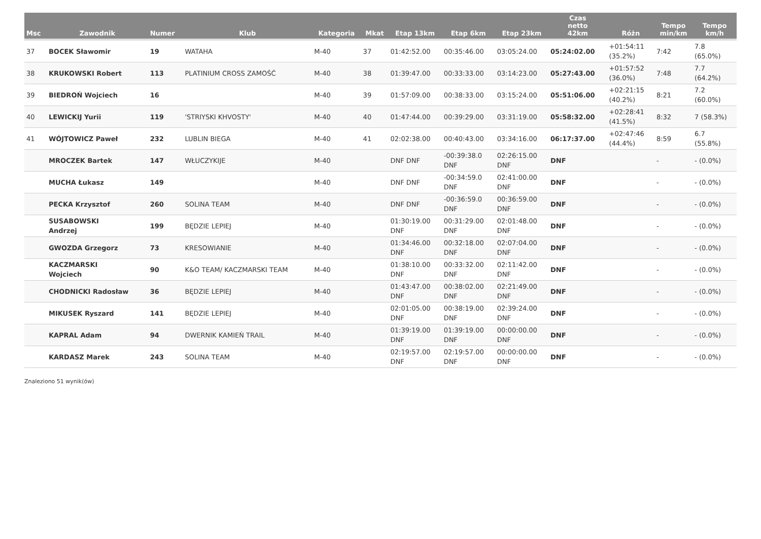| Msc | Zawodnik | Numer | Klub | Kategoria | Mkat | Etap 13km | Etap 6km | Etap 23km | Czas netto 42km | Różn | Tempo min/km | Tempo km/h |
| --- | --- | --- | --- | --- | --- | --- | --- | --- | --- | --- | --- | --- |
| 37 | BOCEK Sławomir | 19 | WATAHA | M-40 | 37 | 01:42:52.00 | 00:35:46.00 | 03:05:24.00 | 05:24:02.00 | +01:54:11 (35.2%) | 7:42 | 7.8 (65.0%) |
| 38 | KRUKOWSKI Robert | 113 | PLATINIUM CROSS ZAMOŚĆ | M-40 | 38 | 01:39:47.00 | 00:33:33.00 | 03:14:23.00 | 05:27:43.00 | +01:57:52 (36.0%) | 7:48 | 7.7 (64.2%) |
| 39 | BIEDROŃ Wojciech | 16 | | M-40 | 39 | 01:57:09.00 | 00:38:33.00 | 03:15:24.00 | 05:51:06.00 | +02:21:15 (40.2%) | 8:21 | 7.2 (60.0%) |
| 40 | LEWICKIJ Yurii | 119 | 'STRIYSKI KHVOSTY' | M-40 | 40 | 01:47:44.00 | 00:39:29.00 | 03:31:19.00 | 05:58:32.00 | +02:28:41 (41.5%) | 8:32 | 7 (58.3%) |
| 41 | WÓJTOWICZ Paweł | 232 | LUBLIN BIEGA | M-40 | 41 | 02:02:38.00 | 00:40:43.00 | 03:34:16.00 | 06:17:37.00 | +02:47:46 (44.4%) | 8:59 | 6.7 (55.8%) |
| | MROCZEK Bartek | 147 | WŁUCZYKIJE | M-40 | | DNF DNF | -00:39:38.0 DNF | 02:26:15.00 DNF | DNF | | - | - (0.0%) |
| | MUCHA Łukasz | 149 | | M-40 | | DNF DNF | -00:34:59.0 DNF | 02:41:00.00 DNF | DNF | | - | - (0.0%) |
| | PECKA Krzysztof | 260 | SOLINA TEAM | M-40 | | DNF DNF | -00:36:59.0 DNF | 00:36:59.00 DNF | DNF | | - | - (0.0%) |
| | SUSABOWSKI Andrzej | 199 | BĘDZIE LEPIEJ | M-40 | | 01:30:19.00 DNF | 00:31:29.00 DNF | 02:01:48.00 DNF | DNF | | - | - (0.0%) |
| | GWOZDA Grzegorz | 73 | KRESOWIANIE | M-40 | | 01:34:46.00 DNF | 00:32:18.00 DNF | 02:07:04.00 DNF | DNF | | - | - (0.0%) |
| | KACZMARSKI Wojciech | 90 | K&O TEAM/ KACZMARSKI TEAM | M-40 | | 01:38:10.00 DNF | 00:33:32.00 DNF | 02:11:42.00 DNF | DNF | | - | - (0.0%) |
| | CHODNICKI Radosław | 36 | BĘDZIE LEPIEJ | M-40 | | 01:43:47.00 DNF | 00:38:02.00 DNF | 02:21:49.00 DNF | DNF | | - | - (0.0%) |
| | MIKUSEK Ryszard | 141 | BĘDZIE LEPIEJ | M-40 | | 02:01:05.00 DNF | 00:38:19.00 DNF | 02:39:24.00 DNF | DNF | | - | - (0.0%) |
| | KAPRAL Adam | 94 | DWERNIK KAMIEŃ TRAIL | M-40 | | 01:39:19.00 DNF | 01:39:19.00 DNF | 00:00:00.00 DNF | DNF | | - | - (0.0%) |
| | KARDASZ Marek | 243 | SOLINA TEAM | M-40 | | 02:19:57.00 DNF | 02:19:57.00 DNF | 00:00:00.00 DNF | DNF | | - | - (0.0%) |
Znaleziono 51 wynik(ów)